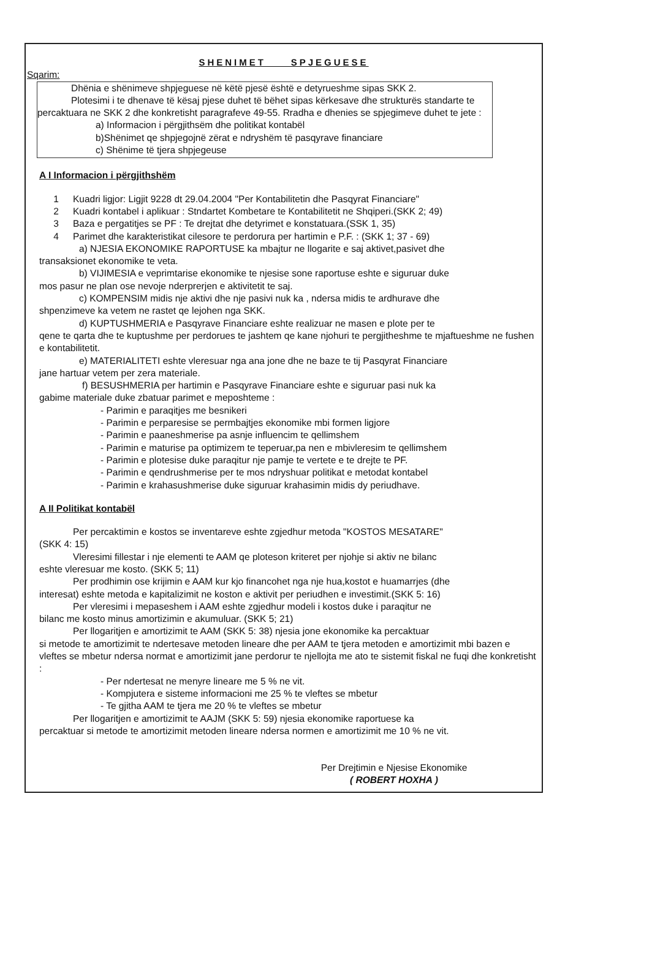SHENIMET SPJEGUESE
Sqarim:
Dhënia e shënimeve shpjeguese në këtë pjesë është e detyrueshme sipas SKK 2.
Plotesimi i te dhenave të kësaj pjese duhet të bëhet sipas kërkesave dhe strukturës standarte te
percaktuara ne SKK 2 dhe konkretisht paragrafeve 49-55. Rradha e dhenies se spjegimeve duhet te jete :
a) Informacion i përgjithsëm dhe politikat kontabël
b)Shënimet qe shpjegojnë zërat e ndryshëm të pasqyrave financiare
c) Shënime të tjera shpjegeuse
A I Informacion i përgjithshëm
1 Kuadri ligjor: Ligjit 9228 dt 29.04.2004 "Per Kontabilitetin dhe Pasqyrat Financiare"
2 Kuadri kontabel i aplikuar : Stndartet Kombetare te Kontabilitetit ne Shqiperi.(SKK 2; 49)
3 Baza e pergatitjes se PF : Te drejtat dhe detyrimet e konstatuara.(SSK 1, 35)
4 Parimet dhe karakteristikat cilesore te perdorura per hartimin e P.F. : (SKK 1; 37 - 69)
a) NJESIA EKONOMIKE RAPORTUSE ka mbajtur ne llogarite e saj aktivet,pasivet dhe
transaksionet ekonomike te veta.
b) VIJIMESIA e veprimtarise ekonomike te njesise sone raportuse eshte e siguruar duke
mos pasur ne plan ose nevoje nderprerjen e aktivitetit te saj.
c) KOMPENSIM midis nje aktivi dhe nje pasivi nuk ka , ndersa midis te ardhurave dhe
shpenzimeve ka vetem ne rastet qe lejohen nga SKK.
d) KUPTUSHMERIA e Pasqyrave Financiare eshte realizuar ne masen e plote per te
qene te qarta dhe te kuptushme per perdorues te jashtem qe kane njohuri te pergjitheshme te mjaftueshme ne fushen e kontabilitetit.
e) MATERIALITETI eshte vleresuar nga ana jone dhe ne baze te tij Pasqyrat Financiare
jane hartuar vetem per zera materiale.
f) BESUSHMERIA per hartimin e Pasqyrave Financiare eshte e siguruar pasi nuk ka
gabime materiale duke zbatuar parimet e meposhteme :
- Parimin e paraqitjes me besnikeri
- Parimin e perparesise se permbajtjes ekonomike mbi formen ligjore
- Parimin e paaneshmerise pa asnje influencim te qellimshem
- Parimin e maturise pa optimizem te teperuar,pa nen e mbivleresim te qellimshem
- Parimin e plotesise duke paraqitur nje pamje te vertete e te drejte te PF.
- Parimin e qendrushmerise per te mos ndryshuar politikat e metodat kontabel
- Parimin e krahasushmerise duke siguruar krahasimin midis dy periudhave.
A II Politikat kontabël
Per percaktimin e kostos se inventareve eshte zgjedhur metoda "KOSTOS MESATARE"
(SKK 4: 15)
Vleresimi fillestar i nje elementi te AAM qe ploteson kriteret per njohje si aktiv ne bilanc
eshte vleresuar me kosto. (SKK 5; 11)
Per prodhimin ose krijimin e AAM kur kjo financohet nga nje hua,kostot e huamarrjes (dhe
interesat) eshte metoda e kapitalizimit ne koston e aktivit per periudhen e investimit.(SKK 5: 16)
Per vleresimi i mepaseshem i AAM eshte zgjedhur modeli i kostos duke i paraqitur ne
bilanc me kosto minus amortizimin e akumuluar. (SKK 5; 21)
Per llogaritjen e amortizimit te AAM (SKK 5: 38) njesia jone ekonomike ka percaktuar
si metode te amortizimit te ndertesave metoden lineare dhe per AAM te tjera metoden e amortizimit mbi bazen e vleftes se mbetur ndersa normat e amortizimit jane perdorur te njellojta me ato te sistemit fiskal ne fuqi dhe konkretisht :
- Per ndertesat ne menyre lineare me 5 % ne vit.
- Kompjutera e sisteme informacioni me 25 % te vleftes se mbetur
- Te gjitha AAM te tjera me 20 % te vleftes se mbetur
Per llogaritjen e amortizimit te AAJM (SKK 5: 59) njesia ekonomike raportuese ka
percaktuar si metode te amortizimit metoden lineare ndersa normen e amortizimit me 10 % ne vit.
Per Drejtimin e Njesise Ekonomike
( ROBERT HOXHA )